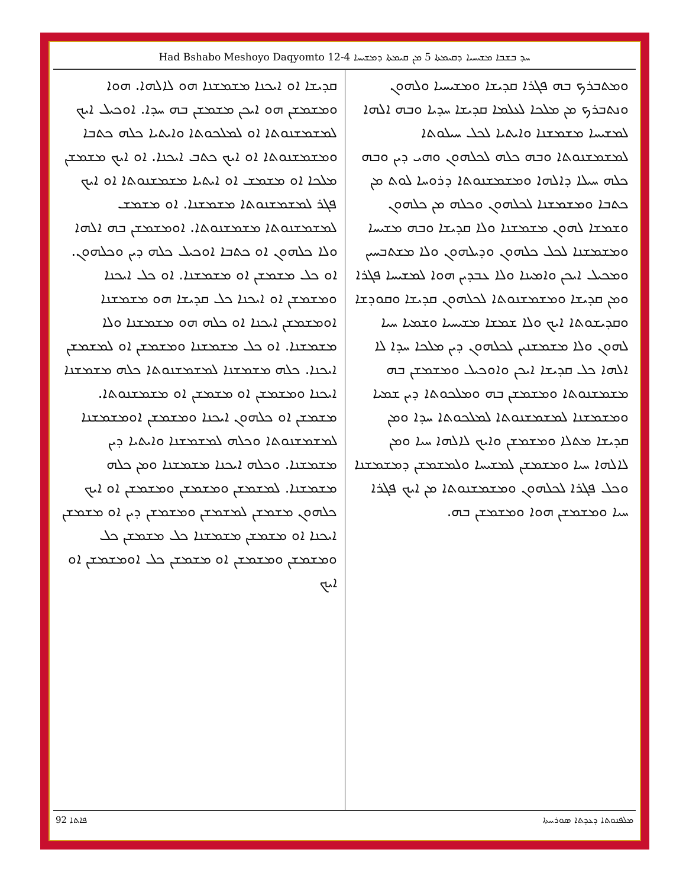Had Bshabo Meshoyo Daqyomto 12-4 ܚܕ ܒܫܒܐ ܡܫܝܚܝܐ ܕܩܝܡܬܐ 5 ܡܢ ܩܝܡܬܐ ܕܡܫܝܚܐ
ܘܡܬܒܪܟ ܒܗ ܦܓܪܐ ܩܕܝܫܐ ܘܡܫܝܚܝܐ ܘܠܗܘܢ ܘܢܬܒܪܟ ܡܢ ܡܠܟܐ ܠܥܠܡܐ ܩܕܝܫܐ ܚܕܝܐ ܘܒܗ ܐܠܗܐ ܠܡܫܝܚܐ ܡܫܡܫܢܐ ܘܐܝܬܝܐ ܠܟܠ ܚܝܠܘܬܐ ܠܡܫܡܫܢܘܬܐ ܘܒܗ ܟܠܗ ܠܟܠܗܘܢ ܘܗܝ ܕܝܢ ܘܒܗ ܟܠܗ ܚܝܠܐ ܕܐܠܗܐ ܘܡܫܡܫܢܘܬܐ ܕܪܘܚܐ ܠܘܬ ܡܢ ܟܬܒܐ ܘܡܫܡܫܢܐ ܠܟܠܗܘܢ ܘܟܠܗ ܡܢ ܟܠܗܘܢ ܘܫܡܫܐ ܠܗܘܢ ܡܫܡܫܢܐ ܘܠܐ ܩܕܝܫܐ ܘܒܗ ܡܫܝܚܐ ܘܡܫܡܫܢܐ ܠܟܠ ܟܠܗܘܢ ܘܕܝܠܗܘܢ ܘܠܐ ܡܫܬܒܚܝܢ ܘܡܟܝܠ ܐܝܟܢ ܘܐܡܝܢܐ ܘܠܐ ܥܒܕܝܢ ܗܘܐ ܠܡܫܝܚܐ ܦܓܪܐ ܘܡܢ ܩܕܝܫܐ ܘܡܫܡܫܢܘܬܐ ܠܟܠܗܘܢ ܩܕܝܫܐ ܘܩܘܕܫܐ ܘܩܕܝܫܘܬܐ ܐܝܟ ܘܠܐ ܫܡܫܐ ܡܫܝܚܝܐ ܘܫܡܝܐ ܚܝܐ ܠܗܘܢ ܘܠܐ ܡܫܡܫܢܝܢ ܠܟܠܗܘܢ ܕܝܢ ܡܠܟܐ ܚܕܐ ܠܐ ܐܠܗܐ ܟܠ ܩܕܝܫܐ ܐܝܟܢ ܘܐܘܟܝܠ ܘܡܫܡܫܢ ܒܗ ܡܫܡܫܢܘܬܐ ܘܡܫܡܫܢ ܒܗ ܘܡܠܟܘܬܐ ܕܝܢ ܫܡܝܐ ܘܡܫܡܫܢܐ ܠܡܫܡܫܢܘܬܐ ܠܡܠܟܘܬܐ ܚܕܐ ܘܡܢ ܩܕܝܫܐ ܡܬܠܐ ܘܡܫܡܫܢ ܘܐܝܟ ܠܐܠܗܐ ܚܝܐ ܘܡܢ ܠܐܠܗܐ ܚܝܐ ܘܡܫܡܫܢ ܠܡܫܝܚܐ ܘܠܡܫܡܫܢ ܕܡܫܡܫܢܐ ܘܟܠ ܦܓܪܐ ܠܟܠܗܘܢ ܘܡܫܡܫܢܘܬܐ ܡܢ ܐܝܟ ܦܓܪܐ ܚܝܐ ܘܡܫܡܫܢ ܗܘܐ ܘܡܫܡܫܢ ܒܗ.
ܩܕܝܫܐ ܐܘ ܐܝܟܢܐ ܡܫܡܫܢܐ ܗܘ ܠܐܠܗܐ. ܗܘܐ ܘܡܫܡܫܢ ܗܘ ܐܝܟܢ ܡܫܡܫܢ ܒܗ ܚܕܐ. ܐܘܟܝܠ ܐܝܟ ܠܡܫܡܫܢܘܬܐ ܐܘ ܠܡܠܟܘܬܐ ܘܐܝܬܝܐ ܟܠܗ ܟܬܒܐ ܘܡܫܡܫܢܘܬܐ ܐܘ ܐܝܟ ܟܬܒ ܐܝܟܢܐ. ܐܘ ܐܝܟ ܡܫܡܫܢ ܡܠܟܐ ܐܘ ܡܫܡܫ ܐܘ ܐܝܬܝܐ ܡܫܡܫܢܘܬܐ ܐܘ ܐܝܟ ܦܓܪ ܠܡܫܡܫܢܘܬܐ ܡܫܡܫܢܐ. ܐܘ ܡܫܡܫ ܠܡܫܡܫܢܘܬܐ ܡܫܡܫܢܘܬܐ. ܐܘܡܫܡܫܢ ܒܗ ܐܠܗܐ ܘܠܐ ܟܠܗܘܢ ܐܘ ܟܬܒܐ ܐܘܟܝܠ ܟܠܗ ܕܝܢ ܘܟܠܗܘܢ. ܐܘ ܟܠ ܡܫܡܫܢ ܐܘ ܡܫܡܫܢܐ. ܐܘ ܟܠ ܐܝܟܢܐ ܘܡܫܡܫܢ ܐܘ ܐܝܟܢܐ ܟܠ ܩܕܝܫܐ ܗܘ ܡܫܡܫܢܐ ܐܘܡܫܡܫܢ ܐܝܟܢܐ ܐܘ ܟܠܗ ܗܘ ܡܫܡܫܢܐ ܘܠܐ ܡܫܡܫܢܐ. ܐܘ ܟܠ ܡܫܡܫܢܐ ܘܡܫܡܫܢ ܐܘ ܠܡܫܡܫܢ ܐܝܟܢܐ. ܟܠܗ ܡܫܡܫܢܐ ܠܡܫܡܫܢܘܬܐ ܟܠܗ ܡܫܡܫܢܐ ܐܝܟܢܐ ܘܡܫܡܫܢ ܐܘ ܡܫܡܫܢ ܐܘ ܡܫܡܫܢܘܬܐ. ܡܫܡܫܢ ܐܘ ܟܠܗܘܢ ܐܝܟܢܐ ܘܡܫܡܫܢ ܐܘܡܫܡܫܢܐ ܠܡܫܡܫܢܘܬܐ ܘܟܠܗ ܠܡܫܡܫܢܐ ܘܐܝܬܝܐ ܕܝܢ ܡܫܡܫܢܐ. ܘܟܠܗ ܐܝܟܢܐ ܡܫܡܫܢܐ ܘܡܢ ܟܠܗ ܡܫܡܫܢܐ. ܠܡܫܡܫܢ ܘܡܫܡܫܢ ܘܡܫܡܫܢ ܐܘ ܐܝܟ ܟܠܗܘܢ ܡܫܡܫܢ ܠܡܫܡܫܢ ܘܡܫܡܫܢ ܕܝܢ ܐܘ ܡܫܡܫܢ ܐܝܟܢܐ ܐܘ ܡܫܡܫܢ ܡܫܡܫܢܐ ܟܠ ܡܫܡܫܢ ܟܠ ܘܡܫܡܫܢ ܘܡܫܡܫܢ ܐܘ ܡܫܡܫܢ ܟܠ ܐܘܡܫܡܫܢ ܐܘ ܐܝܟ
92 ܦܐܬܐ ܡܠܦܢܘܬܐ ܕܥܕܬܐ ܣܘܪܝܝܬܐ